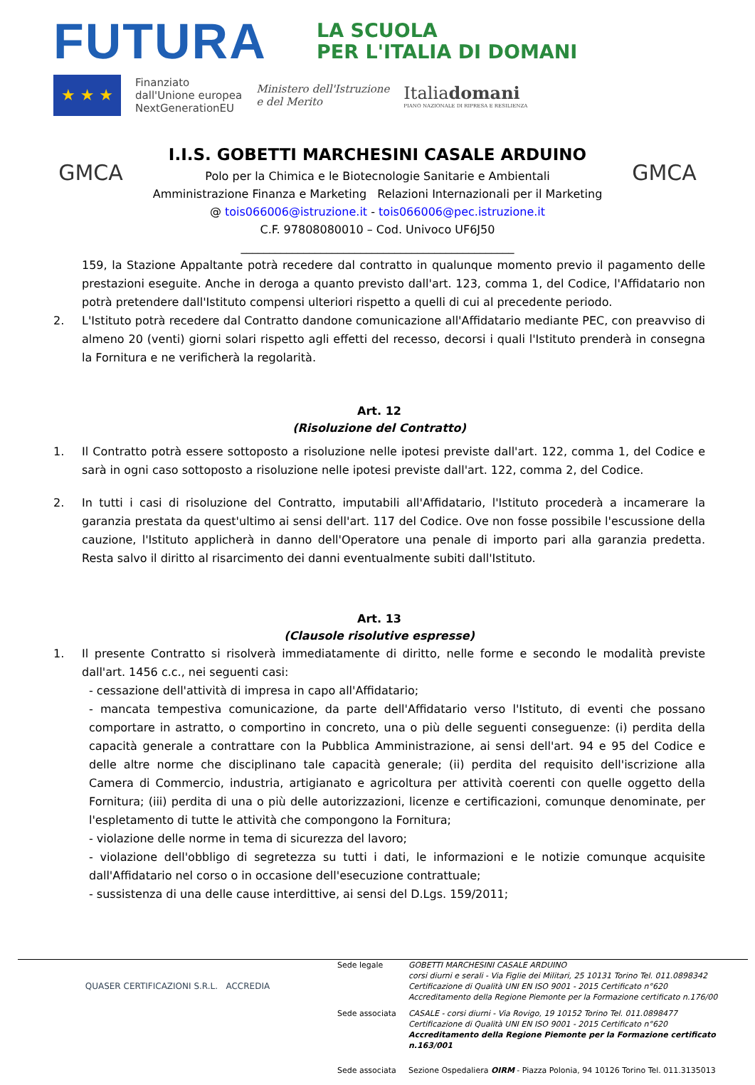FUTURA
LA SCUOLA
PER L'ITALIA DI DOMANI
★ ★ ★
Finanziato
dall'Unione europea
NextGenerationEU
Ministero dell'Istruzione
e del Merito
Italiadomani
PIANO NAZIONALE DI RIPRESA E RESILIENZA
GMCA
I.I.S. GOBETTI MARCHESINI CASALE ARDUINO
Polo per la Chimica e le Biotecnologie Sanitarie e Ambientali
Amministrazione Finanza e Marketing Relazioni Internazionali per il Marketing
@ tois066006@istruzione.it - tois066006@pec.istruzione.it
C.F. 97808080010 – Cod. Univoco UF6J50
________________________________________________
GMCA
159, la Stazione Appaltante potrà recedere dal contratto in qualunque momento previo il pagamento delle prestazioni eseguite. Anche in deroga a quanto previsto dall'art. 123, comma 1, del Codice, l'Affidatario non potrà pretendere dall'Istituto compensi ulteriori rispetto a quelli di cui al precedente periodo.
2. L'Istituto potrà recedere dal Contratto dandone comunicazione all'Affidatario mediante PEC, con preavviso di almeno 20 (venti) giorni solari rispetto agli effetti del recesso, decorsi i quali l'Istituto prenderà in consegna la Fornitura e ne verificherà la regolarità.
Art. 12
(Risoluzione del Contratto)
1. Il Contratto potrà essere sottoposto a risoluzione nelle ipotesi previste dall'art. 122, comma 1, del Codice e sarà in ogni caso sottoposto a risoluzione nelle ipotesi previste dall'art. 122, comma 2, del Codice.
2. In tutti i casi di risoluzione del Contratto, imputabili all'Affidatario, l'Istituto procederà a incamerare la garanzia prestata da quest'ultimo ai sensi dell'art. 117 del Codice. Ove non fosse possibile l'escussione della cauzione, l'Istituto applicherà in danno dell'Operatore una penale di importo pari alla garanzia predetta. Resta salvo il diritto al risarcimento dei danni eventualmente subiti dall'Istituto.
Art. 13
(Clausole risolutive espresse)
1. Il presente Contratto si risolverà immediatamente di diritto, nelle forme e secondo le modalità previste dall'art. 1456 c.c., nei seguenti casi:
- cessazione dell'attività di impresa in capo all'Affidatario;
- mancata tempestiva comunicazione, da parte dell'Affidatario verso l'Istituto, di eventi che possano comportare in astratto, o comportino in concreto, una o più delle seguenti conseguenze: (i) perdita della capacità generale a contrattare con la Pubblica Amministrazione, ai sensi dell'art. 94 e 95 del Codice e delle altre norme che disciplinano tale capacità generale; (ii) perdita del requisito dell'iscrizione alla Camera di Commercio, industria, artigianato e agricoltura per attività coerenti con quelle oggetto della Fornitura; (iii) perdita di una o più delle autorizzazioni, licenze e certificazioni, comunque denominate, per l'espletamento di tutte le attività che compongono la Fornitura;
- violazione delle norme in tema di sicurezza del lavoro;
- violazione dell'obbligo di segretezza su tutti i dati, le informazioni e le notizie comunque acquisite dall'Affidatario nel corso o in occasione dell'esecuzione contrattuale;
- sussistenza di una delle cause interdittive, ai sensi del D.Lgs. 159/2011;
QUASER CERTIFICAZIONI S.R.L. ACCREDIA
Sede legale
GOBETTI MARCHESINI CASALE ARDUINO
corsi diurni e serali - Via Figlie dei Militari, 25 10131 Torino Tel. 011.0898342
Certificazione di Qualità UNI EN ISO 9001 - 2015 Certificato n°620
Accreditamento della Regione Piemonte per la Formazione certificato n.176/00
Sede associata
CASALE - corsi diurni - Via Rovigo, 19 10152 Torino Tel. 011.0898477
Certificazione di Qualità UNI EN ISO 9001 - 2015 Certificato n°620
Accreditamento della Regione Piemonte per la Formazione certificato n.163/001
Sede associata
Sezione Ospedaliera OIRM - Piazza Polonia, 94 10126 Torino Tel. 011.3135013